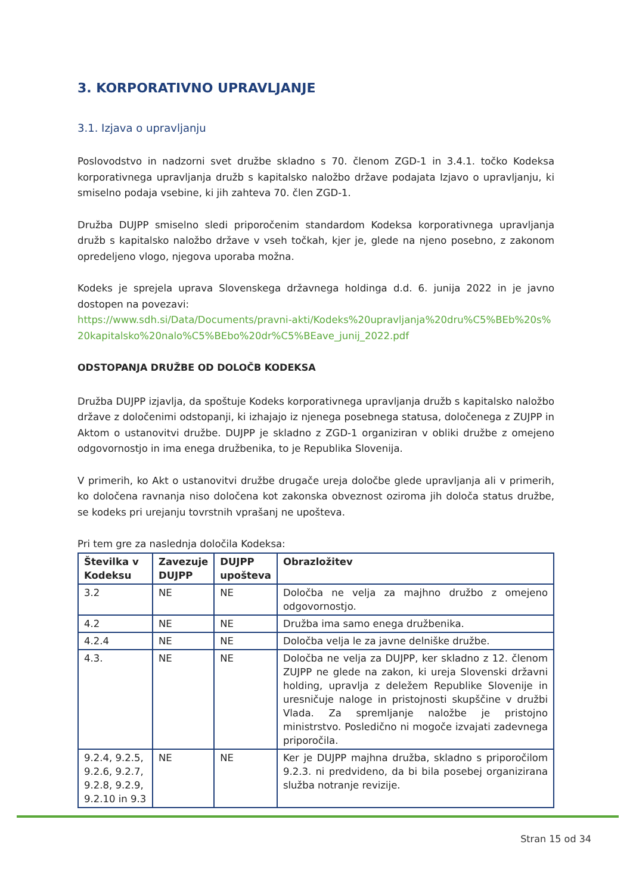3. KORPORATIVNO UPRAVLJANJE
3.1. Izjava o upravljanju
Poslovodstvo in nadzorni svet družbe skladno s 70. členom ZGD-1 in 3.4.1. točko Kodeksa korporativnega upravljanja družb s kapitalsko naložbo države podajata Izjavo o upravljanju, ki smiselno podaja vsebine, ki jih zahteva 70. člen ZGD-1.
Družba DUJPP smiselno sledi priporočenim standardom Kodeksa korporativnega upravljanja družb s kapitalsko naložbo države v vseh točkah, kjer je, glede na njeno posebno, z zakonom opredeljeno vlogo, njegova uporaba možna.
Kodeks je sprejela uprava Slovenskega državnega holdinga d.d. 6. junija 2022 in je javno dostopen na povezavi:
https://www.sdh.si/Data/Documents/pravni-akti/Kodeks%20upravljanja%20dru%C5%BEb%20s%20kapitalsko%20nalo%C5%BEbo%20dr%C5%BEave_junij_2022.pdf
ODSTOPANJA DRUŽBE OD DOLOČB KODEKSA
Družba DUJPP izjavlja, da spoštuje Kodeks korporativnega upravljanja družb s kapitalsko naložbo države z določenimi odstopanji, ki izhajajo iz njenega posebnega statusa, določenega z ZUJPP in Aktom o ustanovitvi družbe. DUJPP je skladno z ZGD-1 organiziran v obliki družbe z omejeno odgovornostjo in ima enega družbenika, to je Republika Slovenija.
V primerih, ko Akt o ustanovitvi družbe drugače ureja določbe glede upravljanja ali v primerih, ko določena ravnanja niso določena kot zakonska obveznost oziroma jih določa status družbe, se kodeks pri urejanju tovrstnih vprašanj ne upošteva.
Pri tem gre za naslednja določila Kodeksa:
| Številka v Kodeksu | Zavezuje DUJPP | DUJPP upošteva | Obrazložitev |
| --- | --- | --- | --- |
| 3.2 | NE | NE | Določba ne velja za majhno družbo z omejeno odgovornostjo. |
| 4.2 | NE | NE | Družba ima samo enega družbenika. |
| 4.2.4 | NE | NE | Določba velja le za javne delniške družbe. |
| 4.3. | NE | NE | Določba ne velja za DUJPP, ker skladno z 12. členom ZUJPP ne glede na zakon, ki ureja Slovenski državni holding, upravlja z deležem Republike Slovenije in uresničuje naloge in pristojnosti skupščine v družbi Vlada. Za spremljanje naložbe je pristojno ministrstvo. Posledično ni mogoče izvajati zadevnega priporočila. |
| 9.2.4, 9.2.5, 9.2.6, 9.2.7, 9.2.8, 9.2.9, 9.2.10 in 9.3 | NE | NE | Ker je DUJPP majhna družba, skladno s priporočilom 9.2.3. ni predvideno, da bi bila posebej organizirana služba notranje revizije. |
Stran 15 od 34